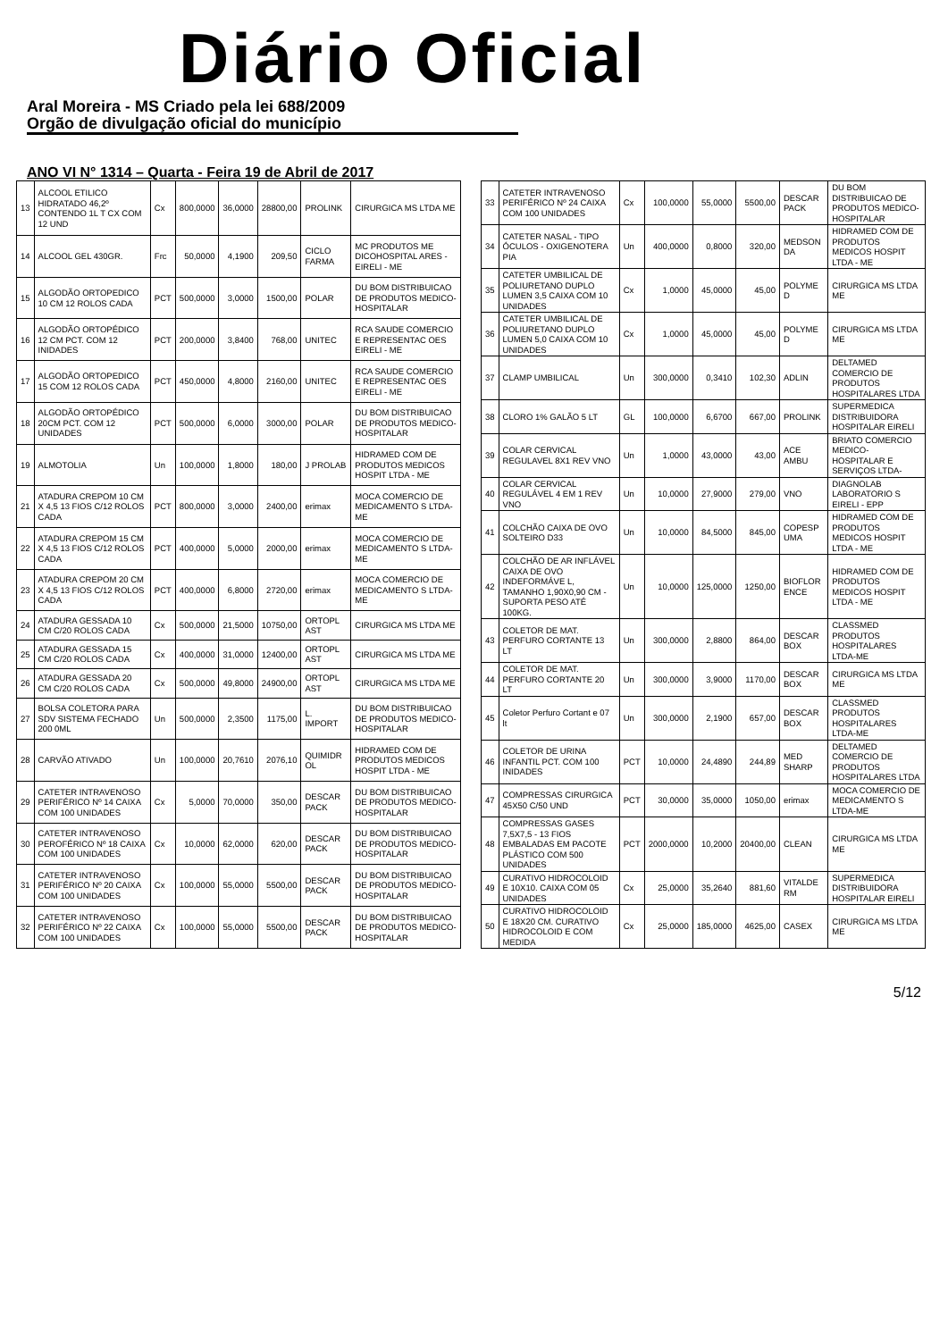Diário Oficial
Aral Moreira - MS Criado pela lei 688/2009
Orgão de divulgação oficial do município
ANO VI N° 1314 – Quarta - Feira 19 de Abril de 2017
| 13 | ALCOOL ETILICO HIDRATADO 46,2º CONTENDO 1L T CX COM 12 UND | Cx | 800,0000 | 36,0000 | 28800,00 | PROLINK | CIRURGICA MS LTDA ME |
| 14 | ALCOOL GEL 430GR. | Frc | 50,0000 | 4,1900 | 209,50 | CICLO FARMA | MC PRODUTOS ME DICOHOSPITAL ARES - EIRELI - ME |
| 15 | ALGODÃO ORTOPEDICO 10 CM 12 ROLOS CADA | PCT | 500,0000 | 3,0000 | 1500,00 | POLAR | DU BOM DISTRIBUICAO DE PRODUTOS MEDICO-HOSPITALAR |
| 16 | ALGODÃO ORTOPÉDICO 12 CM PCT. COM 12 INIDADES | PCT | 200,0000 | 3,8400 | 768,00 | UNITEC | RCA SAUDE COMERCIO E REPRESENTAC OES EIRELI - ME |
| 17 | ALGODÃO ORTOPEDICO 15 COM 12 ROLOS CADA | PCT | 450,0000 | 4,8000 | 2160,00 | UNITEC | RCA SAUDE COMERCIO E REPRESENTAC OES EIRELI - ME |
| 18 | ALGODÃO ORTOPÉDICO 20CM PCT. COM 12 UNIDADES | PCT | 500,0000 | 6,0000 | 3000,00 | POLAR | DU BOM DISTRIBUICAO DE PRODUTOS MEDICO-HOSPITALAR |
| 19 | ALMOTOLIA | Un | 100,0000 | 1,8000 | 180,00 | J PROLAB | HIDRAMED COM DE PRODUTOS MEDICOS HOSPIT LTDA - ME |
| 21 | ATADURA CREPOM 10 CM X 4,5 13 FIOS C/12 ROLOS CADA | PCT | 800,0000 | 3,0000 | 2400,00 | erimax | MOCA COMERCIO DE MEDICAMENTO S LTDA-ME |
| 22 | ATADURA CREPOM 15 CM X 4,5 13 FIOS C/12 ROLOS CADA | PCT | 400,0000 | 5,0000 | 2000,00 | erimax | MOCA COMERCIO DE MEDICAMENTO S LTDA-ME |
| 23 | ATADURA CREPOM 20 CM X 4,5 13 FIOS C/12 ROLOS CADA | PCT | 400,0000 | 6,8000 | 2720,00 | erimax | MOCA COMERCIO DE MEDICAMENTO S LTDA-ME |
| 24 | ATADURA GESSADA 10 CM C/20 ROLOS CADA | Cx | 500,0000 | 21,5000 | 10750,00 | ORTOPL AST | CIRURGICA MS LTDA ME |
| 25 | ATADURA GESSADA 15 CM C/20 ROLOS CADA | Cx | 400,0000 | 31,0000 | 12400,00 | ORTOPL AST | CIRURGICA MS LTDA ME |
| 26 | ATADURA GESSADA 20 CM C/20 ROLOS CADA | Cx | 500,0000 | 49,8000 | 24900,00 | ORTOPL AST | CIRURGICA MS LTDA ME |
| 27 | BOLSA COLETORA PARA SDV SISTEMA FECHADO 200 0ML | Un | 500,0000 | 2,3500 | 1175,00 | L. IMPORT | DU BOM DISTRIBUICAO DE PRODUTOS MEDICO-HOSPITALAR |
| 28 | CARVÃO ATIVADO | Un | 100,0000 | 20,7610 | 2076,10 | QUIMIDR OL | HIDRAMED COM DE PRODUTOS MEDICOS HOSPIT LTDA - ME |
| 29 | CATETER INTRAVENOSO PERIFÉRICO Nº 14 CAIXA COM 100 UNIDADES | Cx | 5,0000 | 70,0000 | 350,00 | DESCAR PACK | DU BOM DISTRIBUICAO DE PRODUTOS MEDICO-HOSPITALAR |
| 30 | CATETER INTRAVENOSO PEROFÉRICO Nº 18 CAIXA COM 100 UNIDADES | Cx | 10,0000 | 62,0000 | 620,00 | DESCAR PACK | DU BOM DISTRIBUICAO DE PRODUTOS MEDICO-HOSPITALAR |
| 31 | CATETER INTRAVENOSO PERIFÉRICO Nº 20 CAIXA COM 100 UNIDADES | Cx | 100,0000 | 55,0000 | 5500,00 | DESCAR PACK | DU BOM DISTRIBUICAO DE PRODUTOS MEDICO-HOSPITALAR |
| 32 | CATETER INTRAVENOSO PERIFÉRICO Nº 22 CAIXA COM 100 UNIDADES | Cx | 100,0000 | 55,0000 | 5500,00 | DESCAR PACK | DU BOM DISTRIBUICAO DE PRODUTOS MEDICO-HOSPITALAR |
| 33 | CATETER INTRAVENOSO PERIFÉRICO Nº 24 CAIXA COM 100 UNIDADES | Cx | 100,0000 | 55,0000 | 5500,00 | DESCAR PACK | DU BOM DISTRIBUICAO DE PRODUTOS MEDICO-HOSPITALAR |
| 34 | CATETER NASAL - TIPO ÓCULOS - OXIGENOTERA PIA | Un | 400,0000 | 0,8000 | 320,00 | MEDSON DA | HIDRAMED COM DE PRODUTOS MEDICOS HOSPIT LTDA - ME |
| 35 | CATETER UMBILICAL DE POLIURETANO DUPLO LUMEN 3,5 CAIXA COM 10 UNIDADES | Cx | 1,0000 | 45,0000 | 45,00 | POLYME D | CIRURGICA MS LTDA ME |
| 36 | CATETER UMBILICAL DE POLIURETANO DUPLO LUMEN 5,0 CAIXA COM 10 UNIDADES | Cx | 1,0000 | 45,0000 | 45,00 | POLYME D | CIRURGICA MS LTDA ME |
| 37 | CLAMP UMBILICAL | Un | 300,0000 | 0,3410 | 102,30 | ADLIN | DELTAMED COMERCIO DE PRODUTOS HOSPITALARES LTDA |
| 38 | CLORO 1% GALÃO 5 LT | GL | 100,0000 | 6,6700 | 667,00 | PROLINK | SUPERMEDICA DISTRIBUIDORA HOSPITALAR EIRELI |
| 39 | COLAR CERVICAL REGULAVEL 8X1 REV VNO | Un | 1,0000 | 43,0000 | 43,00 | ACE AMBU | BRIATO COMERCIO MEDICO-HOSPITALAR E SERVIÇOS LTDA- |
| 40 | COLAR CERVICAL REGULÁVEL 4 EM 1 REV VNO | Un | 10,0000 | 27,9000 | 279,00 | VNO | DIAGNOLAB LABORATORIO S EIRELI - EPP |
| 41 | COLCHÃO CAIXA DE OVO SOLTEIRO D33 | Un | 10,0000 | 84,5000 | 845,00 | COPESP UMA | HIDRAMED COM DE PRODUTOS MEDICOS HOSPIT LTDA - ME |
| 42 | COLCHÃO DE AR INFLÁVEL CAIXA DE OVO INDEFORMÁVE L, TAMANHO 1,90X0,90 CM - SUPORTA PESO ATÉ 100KG. | Un | 10,0000 | 125,0000 | 1250,00 | BIOFLOR ENCE | HIDRAMED COM DE PRODUTOS MEDICOS HOSPIT LTDA - ME |
| 43 | COLETOR DE MAT. PERFURO CORTANTE 13 LT | Un | 300,0000 | 2,8800 | 864,00 | DESCAR BOX | CLASSMED PRODUTOS HOSPITALARES LTDA-ME |
| 44 | COLETOR DE MAT. PERFURO CORTANTE 20 LT | Un | 300,0000 | 3,9000 | 1170,00 | DESCAR BOX | CIRURGICA MS LTDA ME |
| 45 | Coletor Perfuro Cortant e 07 lt | Un | 300,0000 | 2,1900 | 657,00 | DESCAR BOX | CLASSMED PRODUTOS HOSPITALARES LTDA-ME |
| 46 | COLETOR DE URINA INFANTIL PCT. COM 100 INIDADES | PCT | 10,0000 | 24,4890 | 244,89 | MED SHARP | DELTAMED COMERCIO DE PRODUTOS HOSPITALARES LTDA |
| 47 | COMPRESSAS CIRURGICA 45X50 C/50 UND | PCT | 30,0000 | 35,0000 | 1050,00 | erimax | MOCA COMERCIO DE MEDICAMENTO S LTDA-ME |
| 48 | COMPRESSAS GASES 7,5X7,5 - 13 FIOS EMBALADAS EM PACOTE PLÁSTICO COM 500 UNIDADES | PCT | 2000,0000 | 10,2000 | 20400,00 | CLEAN | CIRURGICA MS LTDA ME |
| 49 | CURATIVO HIDROCOLOID E 10X10. CAIXA COM 05 UNIDADES | Cx | 25,0000 | 35,2640 | 881,60 | VITALDE RM | SUPERMEDICA DISTRIBUIDORA HOSPITALAR EIRELI |
| 50 | CURATIVO HIDROCOLOID E 18X20 CM. CURATIVO HIDROCOLOID E COM MEDIDA | Cx | 25,0000 | 185,0000 | 4625,00 | CASEX | CIRURGICA MS LTDA ME |
5/12